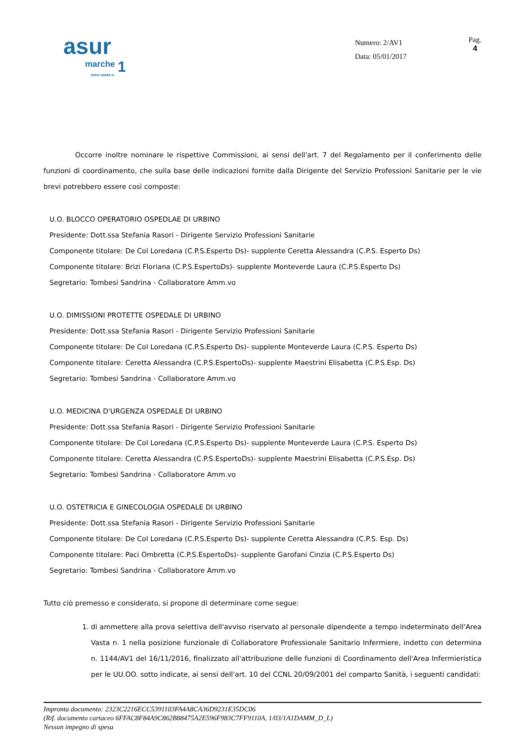asur
marche 1 area vasta n.
Numero: 2/AV1
Data: 05/01/2017
Pag.
4
Occorre inoltre nominare le rispettive Commissioni, ai sensi dell'art. 7 del Regolamento per il conferimento delle funzioni di coordinamento, che sulla base delle indicazioni fornite dalla Dirigente del Servizio Professioni Sanitarie per le vie brevi potrebbero essere così composte:
U.O. BLOCCO OPERATORIO OSPEDLAE DI URBINO
Presidente: Dott.ssa Stefania Rasori - Dirigente Servizio Professioni Sanitarie
Componente titolare: De Col Loredana (C.P.S.Esperto Ds)- supplente Ceretta Alessandra (C.P.S. Esperto Ds)
Componente titolare: Brizi Floriana (C.P.S.EspertoDs)- supplente Monteverde Laura (C.P.S.Esperto Ds)
Segretario: Tombesi Sandrina - Collaboratore Amm.vo
U.O. DIMISSIONI PROTETTE OSPEDALE DI URBINO
Presidente: Dott.ssa Stefania Rasori - Dirigente Servizio Professioni Sanitarie
Componente titolare: De Col Loredana (C.P.S.Esperto Ds)- supplente Monteverde Laura (C.P.S. Esperto Ds)
Componente titolare: Ceretta Alessandra (C.P.S.EspertoDs)- supplente Maestrini Elisabetta (C.P.S.Esp. Ds)
Segretario: Tombesi Sandrina - Collaboratore Amm.vo
U.O. MEDICINA D'URGENZA OSPEDALE DI URBINO
Presidente: Dott.ssa Stefania Rasori - Dirigente Servizio Professioni Sanitarie
Componente titolare: De Col Loredana (C.P.S.Esperto Ds)- supplente Monteverde Laura (C.P.S. Esperto Ds)
Componente titolare: Ceretta Alessandra (C.P.S.EspertoDs)- supplente Maestrini Elisabetta (C.P.S.Esp. Ds)
Segretario: Tombesi Sandrina - Collaboratore Amm.vo
U.O. OSTETRICIA E GINECOLOGIA OSPEDALE DI URBINO
Presidente: Dott.ssa Stefania Rasori - Dirigente Servizio Professioni Sanitarie
Componente titolare: De Col Loredana (C.P.S.Esperto Ds)- supplente Ceretta Alessandra (C.P.S. Esp. Ds)
Componente titolare: Paci Ombretta (C.P.S.EspertoDs)- supplente Garofani Cinzia (C.P.S.Esperto Ds)
Segretario: Tombesi Sandrina - Collaboratore Amm.vo
Tutto ciò premesso e considerato, si propone di determinare come segue:
1. di ammettere alla prova selettiva dell'avviso riservato al personale dipendente a tempo indeterminato dell'Area Vasta n. 1 nella posizione funzionale di Collaboratore Professionale Sanitario Infermiere, indetto con determina n. 1144/AV1 del 16/11/2016, finalizzato all'attribuzione delle funzioni di Coordinamento dell'Area Infermieristica per le UU.OO. sotto indicate, ai sensi dell'art. 10 del CCNL 20/09/2001 del comparto Sanità, i seguenti candidati:
Impronta documento: 2323C2216ECC5391103FA4A8CA36D9231E35DC06
(Rif. documento cartaceo 6FFAC8F84A9C862B88475A2E596F983C7FF9110A, 1/03/1A1DAMM_D_L)
Nessun impegno di spesa